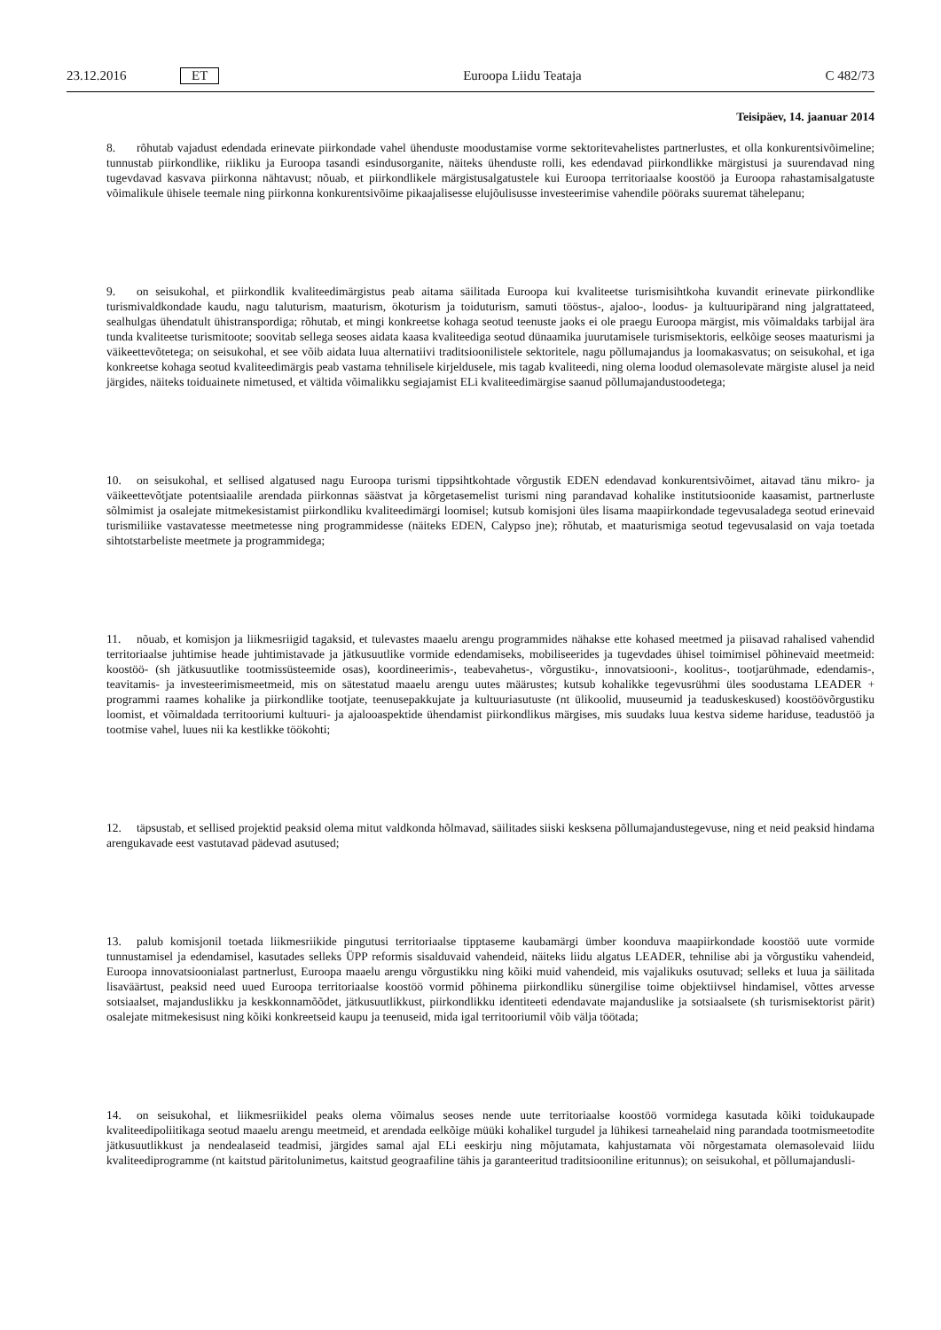23.12.2016 ET Euroopa Liidu Teataja C 482/73
Teisipäev, 14. jaanuar 2014
8. rõhutab vajadust edendada erinevate piirkondade vahel ühenduste moodustamise vorme sektoritevahelistes partnerlustes, et olla konkurentsivõimeline; tunnustab piirkondlike, riikliku ja Euroopa tasandi esindusorganite, näiteks ühenduste rolli, kes edendavad piirkondlikke märgistusi ja suurendavad ning tugevdavad kasvava piirkonna nähtavust; nõuab, et piirkondlikele märgistusalgatustele kui Euroopa territoriaalse koostöö ja Euroopa rahastamisalgatuste võimalikule ühisele teemale ning piirkonna konkurentsivõime pikaajalisesse elujõulisusse investeerimise vahendile pööraks suuremat tähelepanu;
9. on seisukohal, et piirkondlik kvaliteedimärgistus peab aitama säilitada Euroopa kui kvaliteetse turismisihtkoha kuvandit erinevate piirkondlike turismivaldkondade kaudu, nagu taluturism, maaturism, ökoturism ja toiduturism, samuti tööstus-, ajaloo-, loodus- ja kultuuripärand ning jalgrattateed, sealhulgas ühendatult ühistranspordiga; rõhutab, et mingi konkreetse kohaga seotud teenuste jaoks ei ole praegu Euroopa märgist, mis võimaldaks tarbijal ära tunda kvaliteetse turismitoote; soovitab sellega seoses aidata kaasa kvaliteediga seotud dünaamika juurutamisele turismisektoris, eelkõige seoses maaturismi ja väikeettevõtetega; on seisukohal, et see võib aidata luua alternatiivi traditsioonilistele sektoritele, nagu põllumajandus ja loomakasvatus; on seisukohal, et iga konkreetse kohaga seotud kvaliteedimärgis peab vastama tehnilisele kirjeldusele, mis tagab kvaliteedi, ning olema loodud olemasolevate märgiste alusel ja neid järgides, näiteks toiduainete nimetused, et vältida võimalikku segiajamist ELi kvaliteedimärgise saanud põllumajandustoodetega;
10. on seisukohal, et sellised algatused nagu Euroopa turismi tippsihtkohtade võrgustik EDEN edendavad konkurentsivõimet, aitavad tänu mikro- ja väikeettevõtjate potentsiaalile arendada piirkonnas säästvat ja kõrgetasemelist turismi ning parandavad kohalike institutsioonide kaasamist, partnerluste sõlmimist ja osalejate mitmekesistamist piirkondliku kvaliteedimärgi loomisel; kutsub komisjoni üles lisama maapiirkondade tegevusaladega seotud erinevaid turismiliike vastavatesse meetmetesse ning programmidesse (näiteks EDEN, Calypso jne); rõhutab, et maaturismiga seotud tegevusalasid on vaja toetada sihtotstarbeliste meetmete ja programmidega;
11. nõuab, et komisjon ja liikmesriigid tagaksid, et tulevastes maaelu arengu programmides nähakse ette kohased meetmed ja piisavad rahalised vahendid territoriaalse juhtimise heade juhtimistavade ja jätkusuutlike vormide edendamiseks, mobiliseerides ja tugevdades ühisel toimimisel põhinevaid meetmeid: koostöö- (sh jätkusuutlike tootmissüsteemide osas), koordineerimis-, teabevahetus-, võrgustiku-, innovatsiooni-, koolitus-, tootjarühmade, edendamis-, teavitamis- ja investeerimismeetmeid, mis on sätestatud maaelu arengu uutes määrustes; kutsub kohalikke tegevusrühmi üles soodustama LEADER + programmi raames kohalike ja piirkondlike tootjate, teenusepakkujate ja kultuuriasutuste (nt ülikoolid, muuseumid ja teaduskeskused) koostöövõrgustiku loomist, et võimaldada territooriumi kultuuri- ja ajalooaspektide ühendamist piirkondlikus märgises, mis suudaks luua kestva sideme hariduse, teadustöö ja tootmise vahel, luues nii ka kestlikke töökohti;
12. täpsustab, et sellised projektid peaksid olema mitut valdkonda hõlmavad, säilitades siiski kesksena põllumajandustegevuse, ning et neid peaksid hindama arengukavade eest vastutavad pädevad asutused;
13. palub komisjonil toetada liikmesriikide pingutusi territoriaalse tipptaseme kaubamärgi ümber koonduva maapiirkondade koostöö uute vormide tunnustamisel ja edendamisel, kasutades selleks ÜPP reformis sisalduvaid vahendeid, näiteks liidu algatus LEADER, tehnilise abi ja võrgustiku vahendeid, Euroopa innovatsioonialast partnerlust, Euroopa maaelu arengu võrgustikku ning kõiki muid vahendeid, mis vajalikuks osutuvad; selleks et luua ja säilitada lisaväärtust, peaksid need uued Euroopa territoriaalse koostöö vormid põhinema piirkondliku sünergilise toime objektiivsel hindamisel, võttes arvesse sotsiaalset, majanduslikku ja keskkonnamõõdet, jätkusuutlikkust, piirkondlikku identiteeti edendavate majanduslike ja sotsiaalsete (sh turismisektorist pärit) osalejate mitmekesisust ning kõiki konkreetseid kaupu ja teenuseid, mida igal territooriumil võib välja töötada;
14. on seisukohal, et liikmesriikidel peaks olema võimalus seoses nende uute territoriaalse koostöö vormidega kasutada kõiki toidukaupade kvaliteedipoliitikaga seotud maaelu arengu meetmeid, et arendada eelkõige müüki kohalikel turgudel ja lühikesi tarneahelaid ning parandada tootmismeetodite jätkusuutlikkust ja nendealaseid teadmisi, järgides samal ajal ELi eeskirju ning mõjutamata, kahjustamata või nõrgestamata olemasolevaid liidu kvaliteediprogramme (nt kaitstud päritolunimetus, kaitstud geograafiline tähis ja garanteeritud traditsiooniline eritunnus); on seisukohal, et põllumajandusli-